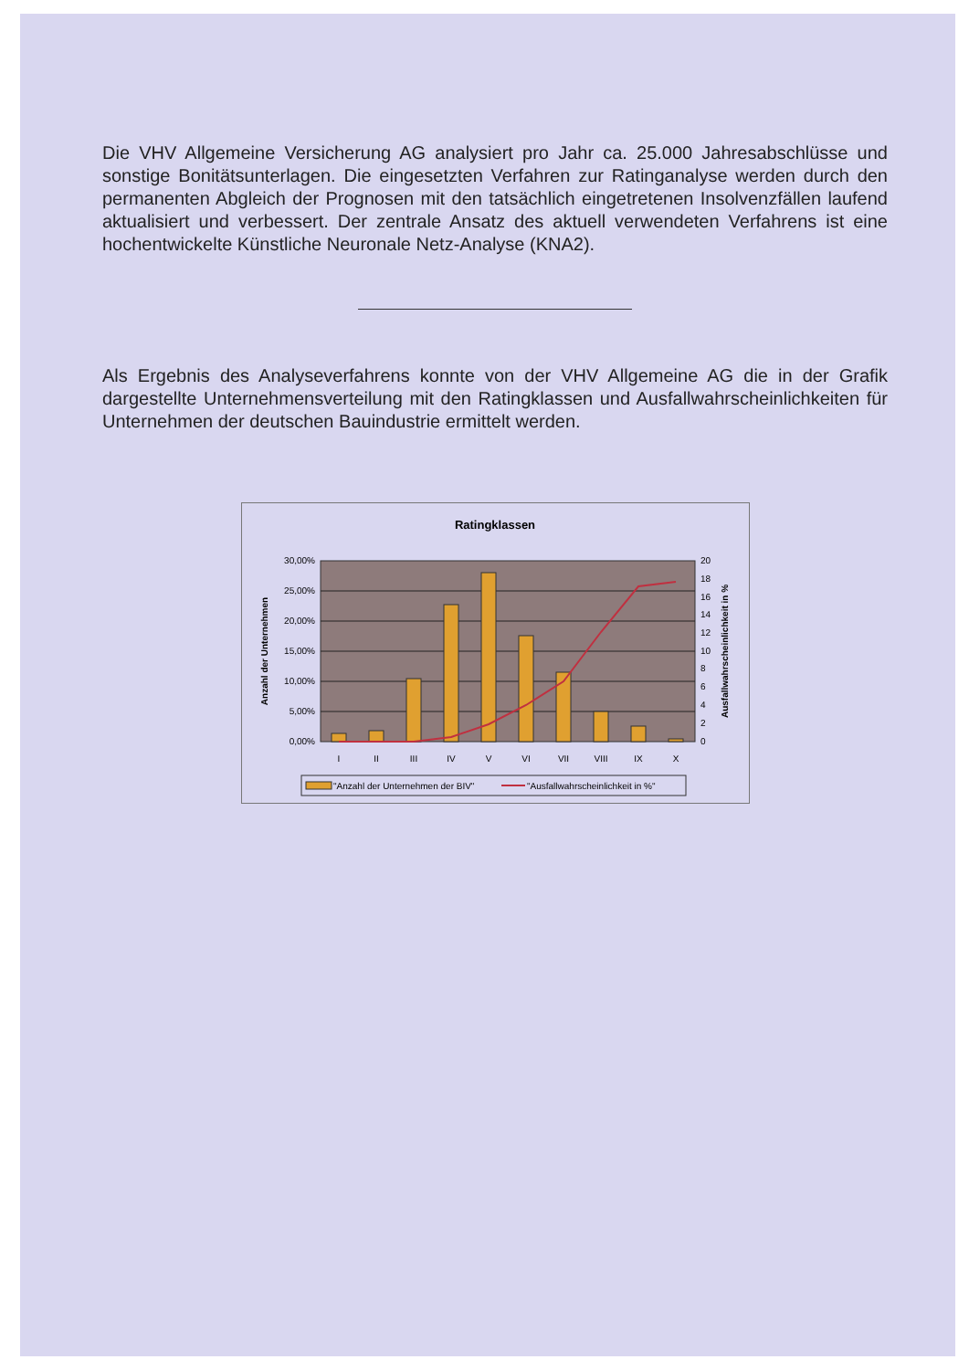Die VHV Allgemeine Versicherung AG analysiert pro Jahr ca. 25.000 Jahresabschlüsse und sonstige Bonitätsunterlagen. Die eingesetzten Verfahren zur Ratinganalyse werden durch den permanenten Abgleich der Prognosen mit den tatsächlich eingetretenen Insolvenzfällen laufend aktualisiert und verbessert. Der zentrale Ansatz des aktuell verwendeten Verfahrens ist eine hochentwickelte Künstliche Neuronale Netz-Analyse (KNA2).
Als Ergebnis des Analyseverfahrens konnte von der VHV Allgemeine AG die in der Grafik dargestellte Unternehmensverteilung mit den Ratingklassen und Ausfallwahrscheinlichkeiten für Unternehmen der deutschen Bauindustrie ermittelt werden.
Ratingklassen
30,00%
25,00%
20,00%
15,00%
10,00%
5,00%
0,00%
20
18
16
14
12
10
8
6
4
2
0
I
II
III
IV
V
VI
VII
VIII
IX
X
Anzahl der Unternehmen
Ausfallwahrscheinlichkeit in %
"Anzahl der Unternehmen der BIV"
"Ausfallwahrscheinlichkeit in %"